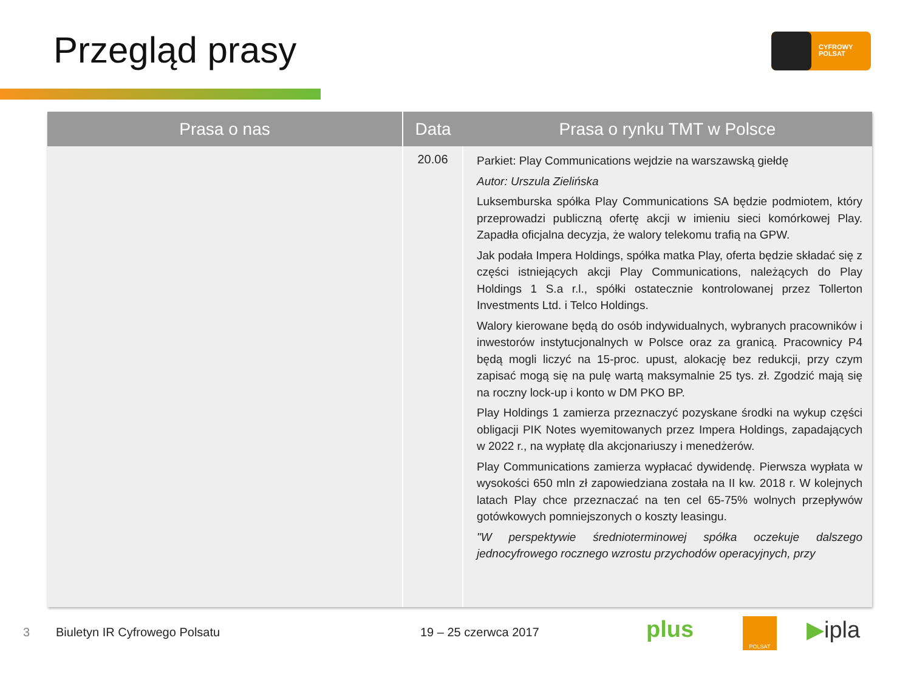Przegląd prasy CYFROWY POLSAT
| Prasa o nas | Data | Prasa o rynku TMT w Polsce |
| --- | --- | --- |
| | 20.06 | Parkiet: Play Communications wejdzie na warszawską giełdę Autor: Urszula Zielińska Luksemburska spółka Play Communications SA będzie podmiotem, który przeprowadzi publiczną ofertę akcji w imieniu sieci komórkowej Play. Zapadła oficjalna decyzja, że walory telekomu trafią na GPW. Jak podała Impera Holdings, spółka matka Play, oferta będzie składać się z części istniejących akcji Play Communications, należących do Play Holdings 1 S.a r.l., spółki ostatecznie kontrolowanej przez Tollerton Investments Ltd. i Telco Holdings. Walory kierowane będą do osób indywidualnych, wybranych pracowników i inwestorów instytucjonalnych w Polsce oraz za granicą. Pracownicy P4 będą mogli liczyć na 15-proc. upust, alokację bez redukcji, przy czym zapisać mogą się na pulę wartą maksymalnie 25 tys. zł. Zgodzić mają się na roczny lock-up i konto w DM PKO BP. Play Holdings 1 zamierza przeznaczyć pozyskane środki na wykup części obligacji PIK Notes wyemitowanych przez Impera Holdings, zapadających w 2022 r., na wypłatę dla akcjonariuszy i menedżerów. Play Communications zamierza wypłacać dywidendę. Pierwsza wypłata w wysokości 650 mln zł zapowiedziana została na II kw. 2018 r. W kolejnych latach Play chce przeznaczać na ten cel 65-75% wolnych przepływów gotówkowych pomniejszonych o koszty leasingu. "W perspektywie średnioterminowej spółka oczekuje dalszego jednocyfrowego rocznego wzrostu przychodów operacyjnych, przy |
3 Biuletyn IR Cyfrowego Polsatu 19 – 25 czerwca 2017 plus POLSAT ▶ipla